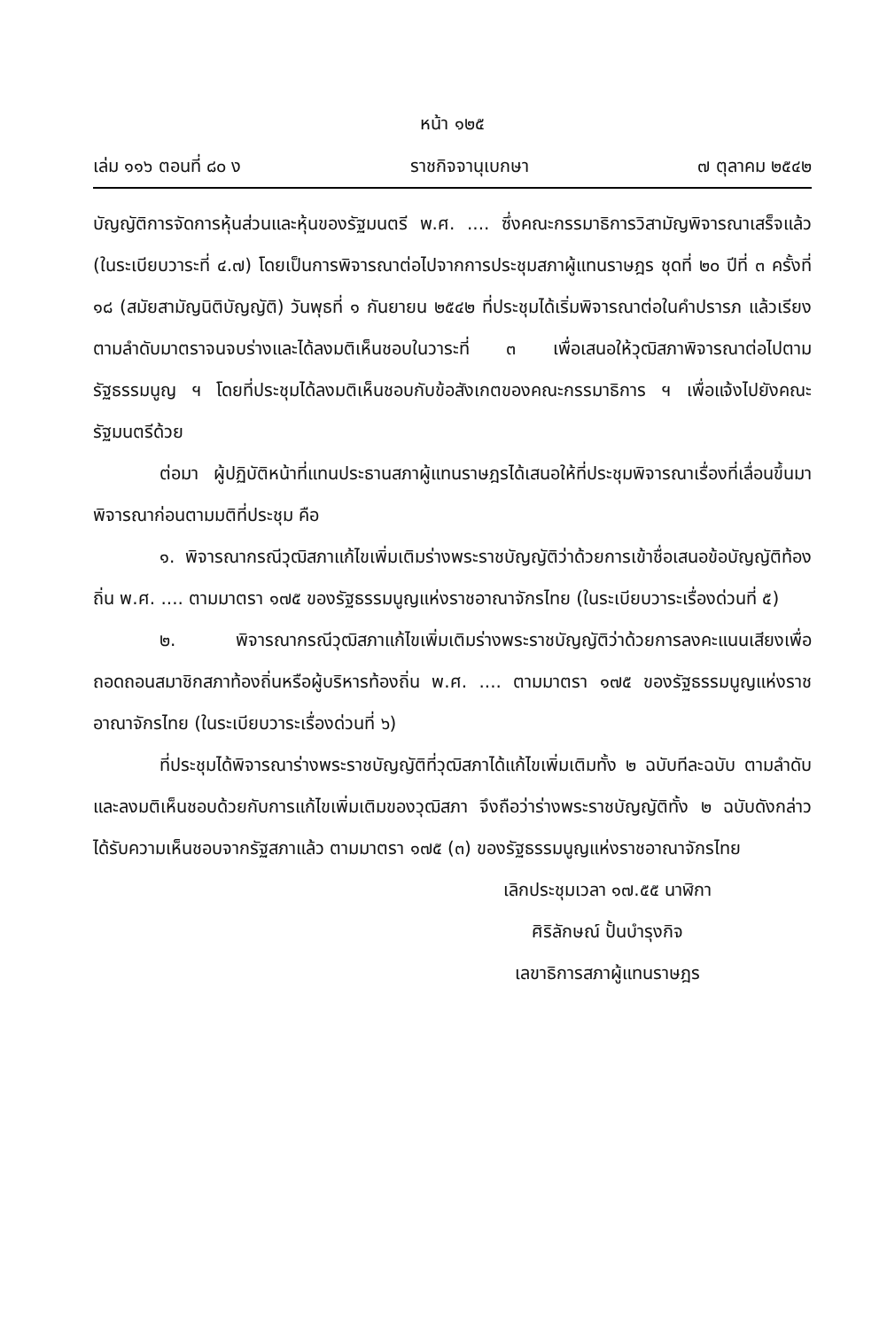หน้า ๑๒๕
เล่ม ๑๑๖ ตอนที่ ๘๐ ง ราชกิจจานุเบกษา ๗ ตุลาคม ๒๕๔๒
บัญญัติการจัดการหุ้นส่วนและหุ้นของรัฐมนตรี พ.ศ. .... ซึ่งคณะกรรมาธิการวิสามัญพิจารณาเสร็จแล้ว (ในระเบียบวาระที่ ๔.๗) โดยเป็นการพิจารณาต่อไปจากการประชุมสภาผู้แทนราษฎร ชุดที่ ๒๐ ปีที่ ๓ ครั้งที่ ๑๘ (สมัยสามัญนิติบัญญัติ) วันพุธที่ ๑ กันยายน ๒๕๔๒ ที่ประชุมได้เริ่มพิจารณาต่อในคำปรารภ แล้วเรียงตามลำดับมาตราจนจบร่างและได้ลงมติเห็นชอบในวาระที่ ๓ เพื่อเสนอให้วุฒิสภาพิจารณาต่อไปตามรัฐธรรมนูญ ฯ โดยที่ประชุมได้ลงมติเห็นชอบกับข้อสังเกตของคณะกรรมาธิการ ฯ เพื่อแจ้งไปยังคณะรัฐมนตรีด้วย
ต่อมา ผู้ปฏิบัติหน้าที่แทนประธานสภาผู้แทนราษฎรได้เสนอให้ที่ประชุมพิจารณาเรื่องที่เลื่อนขึ้นมาพิจารณาก่อนตามมติที่ประชุม คือ
๑. พิจารณากรณีวุฒิสภาแก้ไขเพิ่มเติมร่างพระราชบัญญัติว่าด้วยการเข้าชื่อเสนอข้อบัญญัติท้องถิ่น พ.ศ. .... ตามมาตรา ๑๗๕ ของรัฐธรรมนูญแห่งราชอาณาจักรไทย (ในระเบียบวาระเรื่องด่วนที่ ๕)
๒. พิจารณากรณีวุฒิสภาแก้ไขเพิ่มเติมร่างพระราชบัญญัติว่าด้วยการลงคะแนนเสียงเพื่อถอดถอนสมาชิกสภาท้องถิ่นหรือผู้บริหารท้องถิ่น พ.ศ. .... ตามมาตรา ๑๗๕ ของรัฐธรรมนูญแห่งราชอาณาจักรไทย (ในระเบียบวาระเรื่องด่วนที่ ๖)
ที่ประชุมได้พิจารณาร่างพระราชบัญญัติที่วุฒิสภาได้แก้ไขเพิ่มเติมทั้ง ๒ ฉบับทีละฉบับ ตามลำดับ และลงมติเห็นชอบด้วยกับการแก้ไขเพิ่มเติมของวุฒิสภา จึงถือว่าร่างพระราชบัญญัติทั้ง ๒ ฉบับดังกล่าว ได้รับความเห็นชอบจากรัฐสภาแล้ว ตามมาตรา ๑๗๕ (๓) ของรัฐธรรมนูญแห่งราชอาณาจักรไทย
เลิกประชุมเวลา ๑๗.๕๕ นาฬิกา
ศิริลักษณ์ ปั้นบำรุงกิจ
เลขาธิการสภาผู้แทนราษฎร